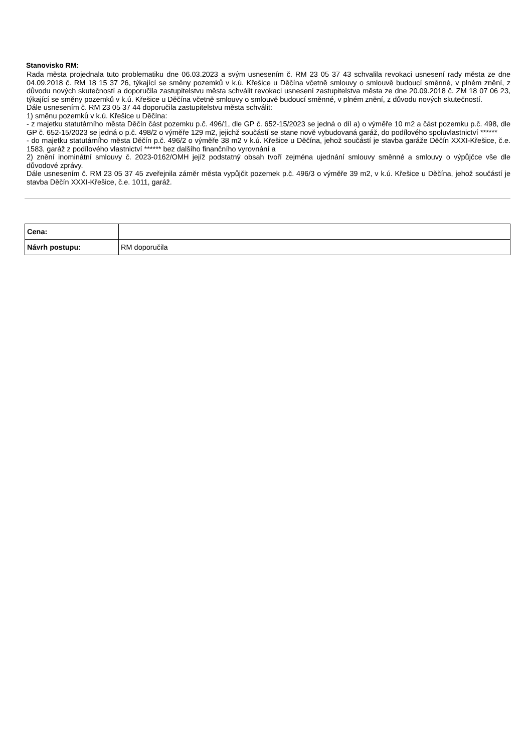Stanovisko RM:
Rada města projednala tuto problematiku dne 06.03.2023 a svým usnesením č. RM 23 05 37 43 schvalila revokaci usnesení rady města ze dne 04.09.2018 č. RM 18 15 37 26, týkající se směny pozemků v k.ú. Křešice u Děčína včetně smlouvy o smlouvě budoucí směnné, v plném znění, z důvodu nových skutečností a doporučila zastupitelstvu města schválit revokaci usnesení zastupitelstva města ze dne 20.09.2018 č. ZM 18 07 06 23, týkající se směny pozemků v k.ú. Křešice u Děčína včetně smlouvy o smlouvě budoucí směnné, v plném znění, z důvodu nových skutečností.
Dále usnesením č. RM 23 05 37 44 doporučila zastupitelstvu města schválit:
1) směnu pozemků v k.ú. Křešice u Děčína:
- z majetku statutárního města Děčín část pozemku p.č. 496/1, dle GP č. 652-15/2023 se jedná o díl a) o výměře 10 m2 a část pozemku p.č. 498, dle GP č. 652-15/2023 se jedná o p.č. 498/2 o výměře 129 m2, jejichž součástí se stane nově vybudovaná garáž, do podílového spoluvlastnictví ******
- do majetku statutárního města Děčín p.č. 496/2 o výměře 38 m2 v k.ú. Křešice u Děčína, jehož součástí je stavba garáže Děčín XXXI-Křešice, č.e. 1583, garáž z podílového vlastnictví ****** bez dalšího finančního vyrovnání a
2) znění inominátní smlouvy č. 2023-0162/OMH jejíž podstatný obsah tvoří zejména ujednání smlouvy směnné a smlouvy o výpůjčce vše dle důvodové zprávy.
Dále usnesením č. RM 23 05 37 45 zveřejnila záměr města vypůjčit pozemek p.č. 496/3 o výměře 39 m2, v k.ú. Křešice u Děčína, jehož součástí je stavba Děčín XXXI-Křešice, č.e. 1011, garáž.
| Cena: | |
| Návrh postupu: | RM doporučila |